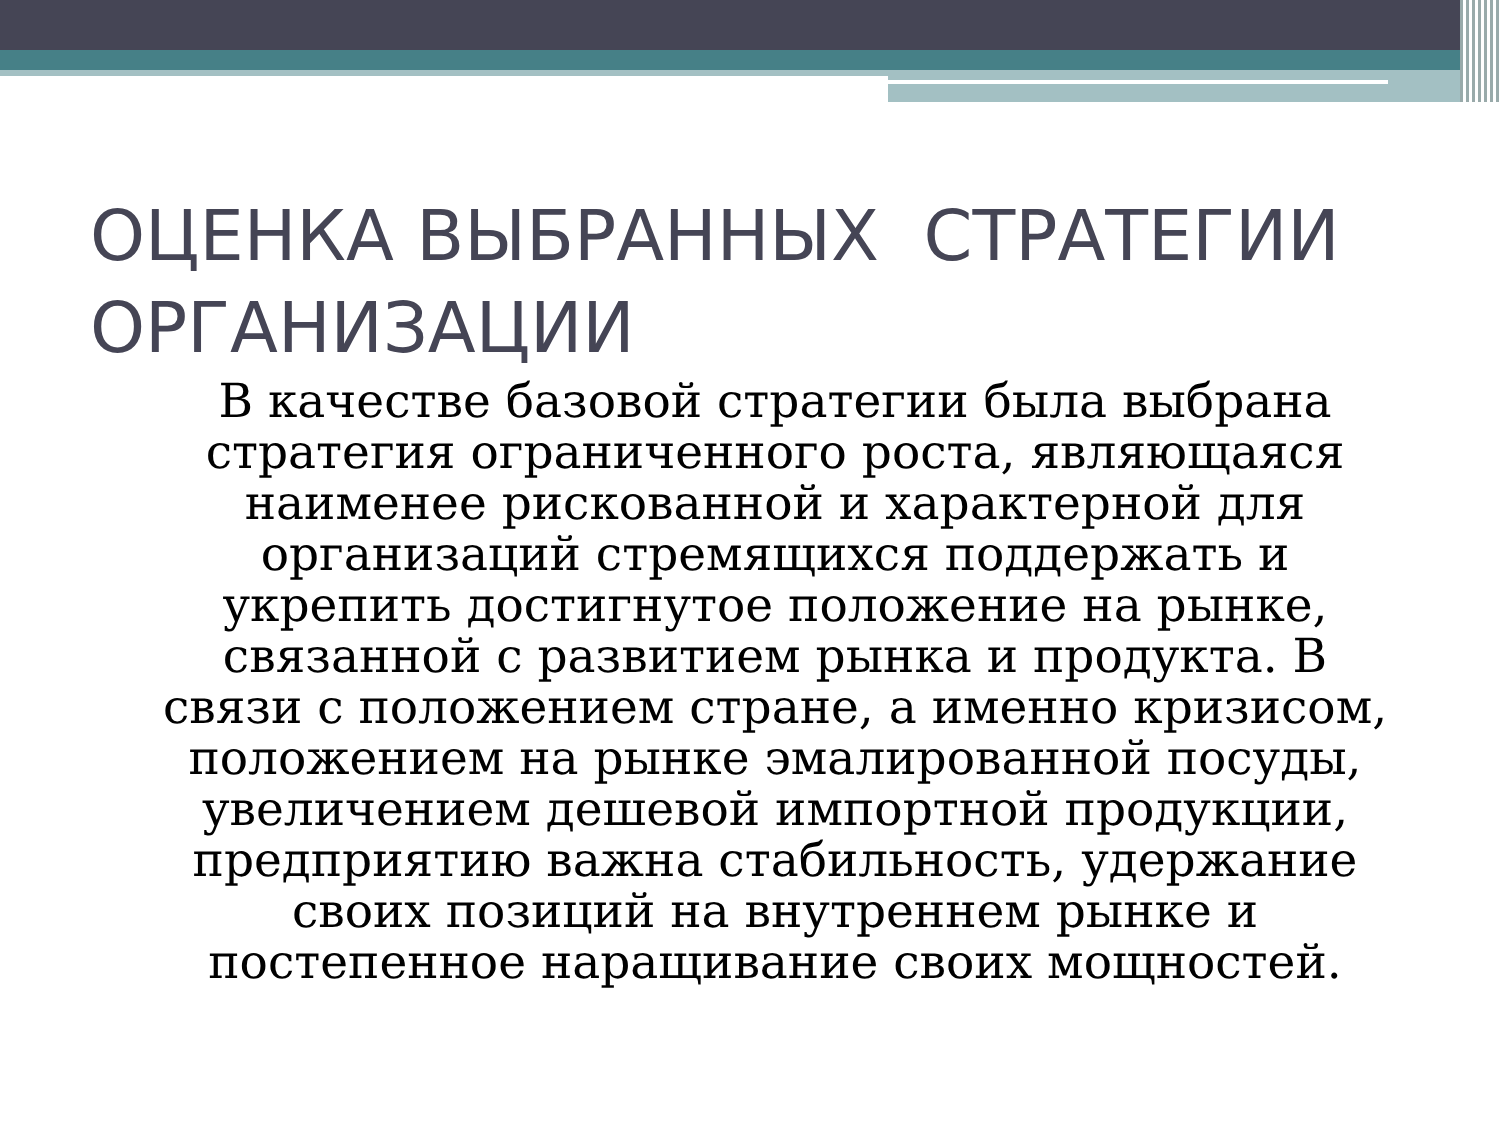ОЦЕНКА ВЫБРАННЫХ СТРАТЕГИИ ОРГАНИЗАЦИИ
В качестве базовой стратегии была выбрана стратегия ограниченного роста, являющаяся наименее рискованной и характерной для организаций стремящихся поддержать и укрепить достигнутое положение на рынке, связанной с развитием рынка и продукта. В связи с положением стране, а именно кризисом, положением на рынке эмалированной посуды, увеличением дешевой импортной продукции, предприятию важна стабильность, удержание своих позиций на внутреннем рынке и постепенное наращивание своих мощностей.